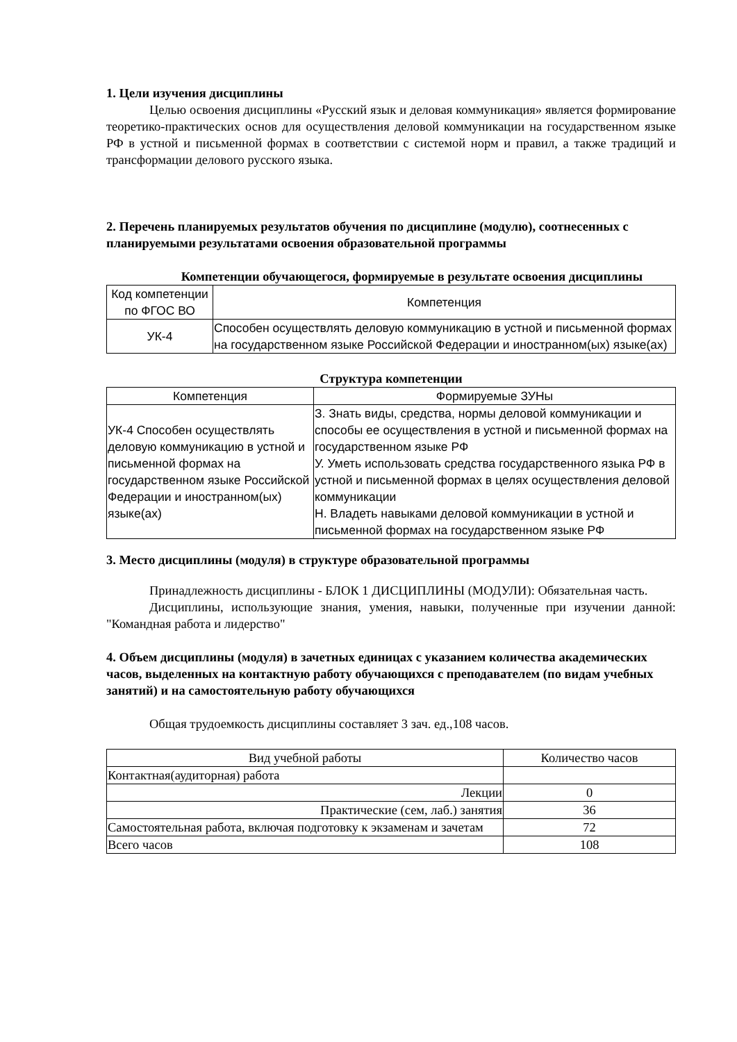1. Цели изучения дисциплины
Целью освоения дисциплины «Русский язык и деловая коммуникация» является формирование теоретико-практических основ для осуществления деловой коммуникации на государственном языке РФ в устной и письменной формах в соответствии с системой норм и правил, а также традиций и трансформации делового русского языка.
2. Перечень планируемых результатов обучения по дисциплине (модулю), соотнесенных с планируемыми результатами освоения образовательной программы
Компетенции обучающегося, формируемые в результате освоения дисциплины
| Код компетенции по ФГОС ВО | Компетенция |
| --- | --- |
| УК-4 | Способен осуществлять деловую коммуникацию в устной и письменной формах на государственном языке Российской Федерации и иностранном(ых) языке(ах) |
Структура компетенции
| Компетенция | Формируемые ЗУНы |
| --- | --- |
| УК-4 Способен осуществлять деловую коммуникацию в устной и письменной формах на государственном языке Российской Федерации и иностранном(ых) языке(ах) | З. Знать виды, средства, нормы деловой коммуникации и способы ее осуществления в устной и письменной формах на государственном языке РФ У. Уметь использовать средства государственного языка РФ в устной и письменной формах в целях осуществления деловой коммуникации Н. Владеть навыками деловой коммуникации в устной и письменной формах на государственном языке РФ |
3. Место дисциплины (модуля) в структуре образовательной программы
Принадлежность дисциплины - БЛОК 1 ДИСЦИПЛИНЫ (МОДУЛИ): Обязательная часть.
Дисциплины, использующие знания, умения, навыки, полученные при изучении данной: "Командная работа и лидерство"
4. Объем дисциплины (модуля) в зачетных единицах с указанием количества академических часов, выделенных на контактную работу обучающихся с преподавателем (по видам учебных занятий) и на самостоятельную работу обучающихся
Общая трудоемкость дисциплины составляет 3 зач. ед.,108 часов.
| Вид учебной работы | Количество часов |
| --- | --- |
| Контактная(аудиторная) работа | |
| Лекции | 0 |
| Практические (сем, лаб.) занятия | 36 |
| Самостоятельная работа, включая подготовку к экзаменам и зачетам | 72 |
| Всего часов | 108 |